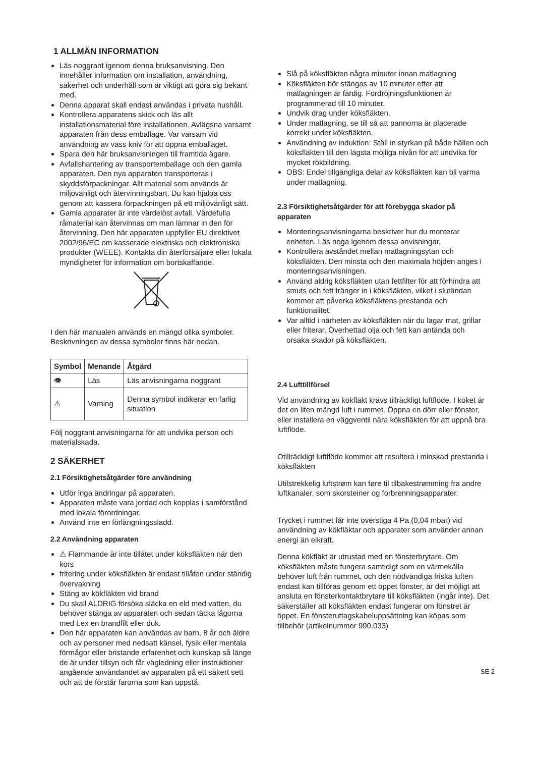1 ALLMÄN INFORMATION
Läs noggrant igenom denna bruksanvisning. Den innehåller information om installation, användning, säkerhet och underhåll som är viktigt att göra sig bekant med.
Denna apparat skall endast användas i privata hushåll.
Kontrollera apparatens skick och läs allt installationsmaterial före installationen. Avlägsna varsamt apparaten från dess emballage. Var varsam vid användning av vass kniv för att öppna emballaget.
Spara den här bruksanvisningen till framtida ägare.
Avfallshantering av transportemballage och den gamla apparaten. Den nya apparaten transporteras i skyddsförpackningar. Allt material som används är miljövänligt och återvinningsbart. Du kan hjälpa oss genom att kassera förpackningen på ett miljövänligt sätt.
Gamla apparater är inte värdelöst avfall. Värdefulla råmaterial kan återvinnas om man lämnar in den för återvinning. Den här apparaten uppfyller EU direktivet 2002/96/EC om kasserade elektriska och elektroniska produkter (WEEE). Kontakta din återförsäljare eller lokala myndigheter för information om bortskaffande.
I den här manualen används en mängd olika symboler. Beskrivningen av dessa symboler finns här nedan.
| Symbol | Menande | Åtgärd |
| --- | --- | --- |
| 👁 | Läs | Läs anvisningarna noggrant |
| ⚠ | Varning | Denna symbol indikerar en farlig situation |
Följ noggrant anvisningarna för att undvika person och materialskada.
2 SÄKERHET
2.1 Försiktighetsåtgärder före användning
Utför inga ändringar på apparaten.
Apparaten måste vara jordad och kopplas i samförstånd med lokala förordningar.
Använd inte en förlängningssladd.
2.2 Användning apparaten
⚠ Flammande är inte tillåtet under köksfläkten när den körs
fritering under köksfläkten är endast tillåten under ständig övervakning
Stäng av kökfläkten vid brand
Du skall ALDRIG försöka släcka en eld med vatten, du behöver stänga av apparaten och sedan täcka lågorna med t.ex en brandfilt eller duk.
Den här apparaten kan användas av barn, 8 år och äldre och av personer med nedsatt känsel, fysik eller mentala förmågor eller bristande erfarenhet och kunskap så länge de är under tillsyn och får vägledning eller instruktioner angående användandet av apparaten på ett säkert sett och att de förstår farorna som kan uppstå.
Slå på köksfläkten några minuter innan matlagning
Köksfläkten bör stängas av 10 minuter efter att matlagningen är färdig. Fördröjningsfunktionen är programmerad till 10 minuter.
Undvik drag under köksfläkten.
Under matlagning, se till så att pannorna är placerade korrekt under köksfläkten.
Användning av induktion: Ställ in styrkan på både hällen och köksfläkten till den lägsta möjliga nivån för att undvika för mycket rökbildning.
OBS: Endel tillgängliga delar av köksfläkten kan bli varma under matlagning.
2.3 Försiktighetsåtgärder för att förebygga skador på apparaten
Monteringsanvisningarna beskriver hur du monterar enheten. Läs noga igenom dessa anvisningar.
Kontrollera avståndet mellan matlagningsytan och köksfläkten. Den minsta och den maximala höjden anges i monteringsanvisningen.
Använd aldrig köksfläkten utan fettfilter för att förhindra att smuts och fett tränger in i köksfläkten, vilket i slutändan kommer att påverka köksfläktens prestanda och funktionalitet.
Var alltid i närheten av köksfläkten när du lagar mat, grillar eller friterar. Överhettad olja och fett kan antända och orsaka skador på köksfläkten.
2.4 Lufttillförsel
Vid användning av kökfläkt krävs tillräckligt luftflöde. I köket är det en liten mängd luft i rummet. Öppna en dörr eller fönster, eller installera en väggventil nära köksfläkten för att uppnå bra luftflöde.
Otillräckligt luftflöde kommer att resultera i minskad prestanda i köksfläkten
Utilstrekkelig luftstrøm kan føre til tilbakestrømming fra andre luftkanaler, som skorsteiner og forbrenningsapparater.
Trycket i rummet får inte överstiga 4 Pa (0,04 mbar) vid användning av kökfläktar och apparater som använder annan energi än elkraft.
Denna kökfläkt är utrustad med en fönsterbrytare. Om köksfläkten måste fungera samtidigt som en värmekälla behöver luft från rummet, och den nödvändiga friska luften endast kan tillföras genom ett öppet fönster, är det möjligt att ansluta en fönsterkontaktbrytare till köksfläkten (ingår inte). Det säkerställer att köksfläkten endast fungerar om fönstret är öppet. En fönsteruttagskabeluppsättning kan köpas som tillbehör (artikelnummer 990.033)
SE 2